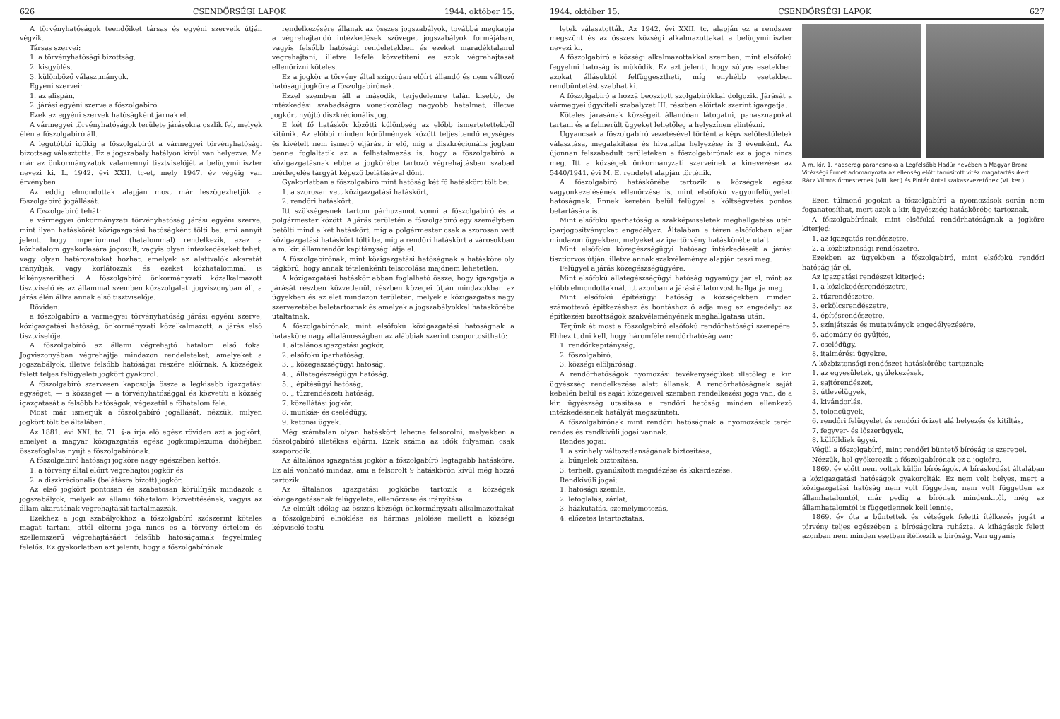626 CSENDŐRSÉGI LAPOK 1944. október 15.
A törvényhatóságok teendőiket társas és egyéni szerveik útján végzik.
Társas szervei:
1. a törvényhatósági bizottság,
2. kisgyűlés,
3. különböző választmányok.
Egyéni szervei:
1. az alispán,
2. járási egyéni szerve a főszolgabíró.
Ezek az egyéni szervek hatóságként járnak el.
A vármegyei törvényhatóságok területe járásokra oszlik fel, melyek élén a főszolgabíró áll.
A legutóbbi időkig a főszolgabírót a vármegyei törvényhatósági bizottság választotta. Ez a jogszabály hatályon kívül van helyezve. Ma már az önkormányzatok valamennyi tisztviselőjét a belügyminiszter nevezi ki. L. 1942. évi XXII. tc-et, mely 1947. év végéig van érvényben.
Az eddig elmondottak alapján most már leszögezhetjük a főszolgabíró jogállását.
A főszolgabíró tehát:
a vármegyei önkormányzati törvényhatóság járási egyéni szerve, mint ilyen hatáskörét közigazgatási hatóságként tölti be, ami annyit jelent, hogy imperiummal (hatalommal) rendelkezik, azaz a közhatalom gyakorlására jogosult, vagyis olyan intézkedéseket tehet, vagy olyan határozatokat hozhat, amelyek az alattvalók akaratát irányítják, vagy korlátozzák és ezeket közhatalommal is kikényszerítheti. A főszolgabíró önkormányzati közalkalmazott tisztviselő és az állammal szemben közszolgálati jogviszonyban áll, a járás élén állva annak első tisztviselője.
Röviden:
a főszolgabíró a vármegyei törvényhatóság járási egyéni szerve, közigazgatási hatóság, önkormányzati közalkalmazott, a járás első tisztviselője.
A főszolgabíró az állami végrehajtó hatalom első foka. Jogviszonyában végrehajtja mindazon rendeleteket, amelyeket a jogszabályok, illetve felsőbb hatóságai részére előírnak. A községek felett teljes felügyeleti jogkört gyakorol.
A főszolgabíró szervesen kapcsolja össze a legkisebb igazgatási egységet, — a községet — a törvényhatósággal és közvetíti a község igazgatását a felsőbb hatóságok, végezetül a főhatalom felé.
Most már ismerjük a főszolgabíró jogállását, nézzük, milyen jogkört tölt be általában.
Az 1881. évi XXI. tc. 71. §-a írja elő egész röviden azt a jogkört, amelyet a magyar közigazgatás egész jogkomplexuma dióhéjban összefoglalva nyújt a főszolgabírónak.
A főszolgabíró hatósági jogköre nagy egészében kettős:
1. a törvény által előírt végrehajtói jogkör és
2. a diszkrécionális (belátásra bízott) jogkör.
Az első jogkört pontosan és szabatosan körülírják mindazok a jogszabályok, melyek az állami főhatalom közvetítésének, vagyis az állam akaratának végrehajtását tartalmazzák.
Ezekhez a jogi szabályokhoz a főszolgabíró szószerint köteles magát tartani, attól eltérni joga nincs és a törvény értelem és szellemszerű végrehajtásáért felsőbb hatóságainak fegyelmileg felelős. Ez gyakorlatban azt jelenti, hogy a főszolgabírónak
rendelkezésére állanak az összes jogszabályok, továbbá megkapja a végrehajtandó intézkedések szövegét jogszabályok formájában, vagyis felsőbb hatósági rendeletekben és ezeket maradéktalanul végrehajtani, illetve lefelé közvetíteni és azok végrehajtását ellenőrizni köteles.
Ez a jogkör a törvény által szigorúan előírt állandó és nem változó hatósági jogköre a főszolgabírónak.
Ezzel szemben áll a második, terjedelemre talán kisebb, de intézkedési szabadságra vonatkozólag nagyobb hatalmat, illetve jogkört nyújtó diszkrécionális jog.
E két fő hatáskör közötti különbség az előbb ismertetettekből kitűnik. Az előbbi minden körülmények között teljesítendő egységes és kivételt nem ismerő eljárást ír elő, míg a diszkrécionális jogban benne foglaltatik az a felhatalmazás is, hogy a főszolgabíró a közigazgatásnak ebbe a jogkörébe tartozó végrehajtásban szabad mérlegelés tárgyát képező belátásával dönt.
Gyakorlatban a főszolgabíró mint hatóság két fő hatáskört tölt be:
1. a szorosan vett közigazgatási hatáskört,
2. rendőri hatáskört.
Itt szükségesnek tartom párhuzamot vonni a főszolgabíró és a polgármester között. A járás területén a főszolgabíró egy személyben betölti mind a két hatáskört, míg a polgármester csak a szorosan vett közigazgatási hatáskört tölti be, míg a rendőri hatáskört a városokban a m. kir. államrendőr kapitányság látja el.
A főszolgabírónak, mint közigazgatási hatóságnak a hatásköre oly tágkörű, hogy annak tételenkénti felsorolása majdnem lehetetlen.
A közigazgatási hatáskör abban foglalható össze, hogy igazgatja a járását részben közvetlenül, részben közegei útján mindazokban az ügyekben és az élet mindazon területén, melyek a közigazgatás nagy szervezetébe beletartoznak és amelyek a jogszabályokkal hatáskörébe utaltatnak.
A főszolgabírónak, mint elsőfokú közigazgatási hatóságnak a hatásköre nagy általánosságban az alábbiak szerint csoportosítható:
1. általános igazgatási jogkör,
2. elsőfokú iparhatóság,
3. „ közegészségügyi hatóság,
4. „ állategészségügyi hatóság,
5. „ építésügyi hatóság,
6. „ tűzrendészeti hatóság,
7. közellátási jogkör,
8. munkás- és cselédügy,
9. katonai ügyek.
Még számtalan olyan hatáskört lehetne felsorolni, melyekben a főszolgabíró illetékes eljárni. Ezek száma az idők folyamán csak szaporodik.
Az általános igazgatási jogkör a főszolgabíró legtágabb hatásköre. Ez alá vonható mindaz, ami a felsorolt 9 hatáskörön kívül még hozzá tartozik.
Az általános igazgatási jogkörbe tartozik a községek közigazgatásának felügyelete, ellenőrzése és irányítása.
Az elmúlt időkig az összes községi önkormányzati alkalmazottakat a főszolgabíró elnöklése és hármas jelölése mellett a községi képviselő testü-
1944. október 15. CSENDŐRSÉGI LAPOK 627
letek választották. Az 1942. évi XXII. tc. alapján ez a rendszer megszűnt és az összes községi alkalmazottakat a belügyminiszter nevezi ki.
A főszolgabíró a községi alkalmazottakkal szemben, mint elsőfokú fegyelmi hatóság is működik. Ez azt jelenti, hogy súlyos esetekben azokat állásuktól felfüggesztheti, míg enyhébb esetekben rendbüntetést szabhat ki.
A főszolgabíró a hozzá beosztott szolgabírókkal dolgozik. Járását a vármegyei ügyviteli szabályzat III. részben előírtak szerint igazgatja.
Köteles járásának községeit állandóan látogatni, panasznapokat tartani és a felmerült ügyeket lehetőleg a helyszínen elintézni.
Ugyancsak a főszolgabíró vezetésével történt a képviselőtestületek választása, megalakítása és hivatalba helyezése is 3 évenként. Az újonnan felszabadult területeken a főszolgabírónak ez a joga nincs meg. Itt a községek önkormányzati szerveinek a kinevezése az 5440/1941. évi M. E. rendelet alapján történik.
A főszolgabíró hatáskörébe tartozik a községek egész vagyonkezelésének ellenőrzése is, mint elsőfokú vagyonfelügyeleti hatóságnak. Ennek keretén belül felügyel a költségvetés pontos betartására is.
Mint elsőfokú iparhatóság a szakképviseletek meghallgatása után iparjogosítványokat engedélyez. Általában e téren elsőfokban eljár mindazon ügyekben, melyeket az ipartörvény hatáskörébe utalt.
Mint elsőfokú közegészségügyi hatóság intézkedéseit a járási tisztiorvos útján, illetve annak szakvéleménye alapján teszi meg.
Felügyel a járás közegészségügyére.
Mint elsőfokú állategészségügyi hatóság ugyanúgy jár el, mint az előbb elmondottaknál, itt azonban a járási állatorvost hallgatja meg.
Mint elsőfokú építésügyi hatóság a községekben minden számottevő építkezéshez és bontáshoz ő adja meg az engedélyt az építkezési bizottságok szakvéleményének meghallgatása után.
Térjünk át most a főszolgabíró elsőfokú rendőrhatósági szerepére. Ehhez tudni kell, hogy háromféle rendőrhatóság van:
1. rendőrkapitányság,
2. főszolgabíró,
3. községi elöljáróság.
A rendőrhatóságok nyomozási tevékenységüket illetőleg a kir. ügyészség rendelkezése alatt állanak. A rendőrhatóságnak saját kebelén belül és saját közegeivel szemben rendelkezési joga van, de a kir. ügyészség utasítása a rendőri hatóság minden ellenkező intézkedésének hatályát megszünteti.
A főszolgabírónak mint rendőri hatóságnak a nyomozások terén rendes és rendkívüli jogai vannak.
Rendes jogai:
1. a színhely változatlanságának biztosítása,
2. bűnjelek biztosítása,
3. terhelt, gyanúsított megidézése és kikérdezése.
Rendkívüli jogai:
1. hatósági szemle,
2. lefoglalás, zárlat,
3. házkutatás, személymotozás,
4. előzetes letartóztatás.
A m. kir. 1. hadsereg parancsnoka a Legfelsőbb Hadúr nevében a Magyar Bronz Vitézségi Érmet adományozta az ellenség előtt tanúsított vitéz magatartásukért: Rácz Vilmos őrmesternek (VIII. ker.) és Pintér Antal szakaszvezetőnek (VI. ker.).
Ezen túlmenő jogokat a főszolgabíró a nyomozások során nem foganatosíthat, mert azok a kir. ügyészség hatáskörébe tartoznak.
A főszolgabírónak, mint elsőfokú rendőrhatóságnak a jogköre kiterjed:
1. az igazgatás rendészetre,
2. a közbiztonsági rendészetre.
Ezekben az ügyekben a főszolgabíró, mint elsőfokú rendőri hatóság jár el.
Az igazgatási rendészet kiterjed:
1. a közlekedésrendészetre,
2. tűzrendészetre,
3. erkölcsrendészetre,
4. építésrendészetre,
5. színjátszás és mutatványok engedélyezésére,
6. adomány és gyűjtés,
7. cselédügy,
8. italmérési ügyekre.
A közbiztonsági rendészet hatáskörébe tartoznak:
1. az egyesületek, gyülekezések,
2. sajtórendészet,
3. útlevélügyek,
4. kivándorlás,
5. toloncügyek,
6. rendőri felügyelet és rendőri őrizet alá helyezés és kitiltás,
7. fegyver- és lőszerügyek,
8. külföldiek ügyei.
Végül a főszolgabíró, mint rendőri büntető bíróság is szerepel.
Nézzük, hol gyökerezik a főszolgabírónak ez a jogköre.
1869. év előtt nem voltak külön bíróságok. A bíráskodást általában a közigazgatási hatóságok gyakorolták. Ez nem volt helyes, mert a közigazgatási hatóság nem volt független, nem volt független az államhatalomtól, már pedig a bírónak mindenkitől, még az államhatalomtól is függetlennek kell lennie.
1869. év óta a bűntettek és vétségek feletti ítélkezés jogát a törvény teljes egészében a bíróságokra ruházta. A kihágások felett azonban nem minden esetben ítélkezik a bíróság. Van ugyanis